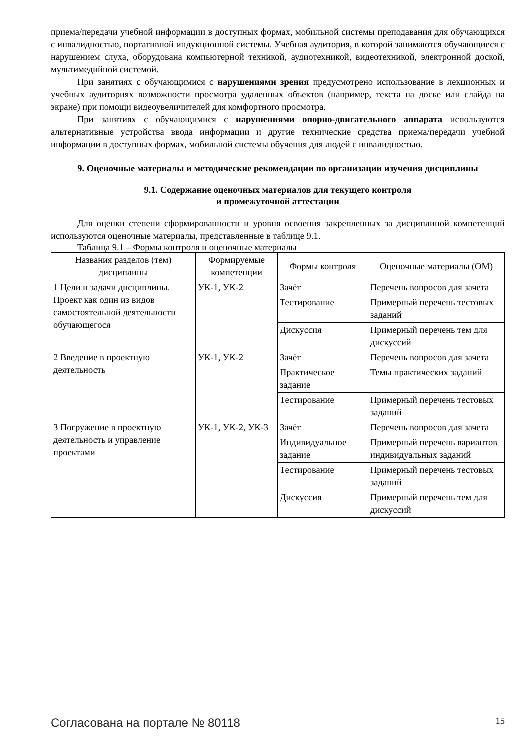приема/передачи учебной информации в доступных формах, мобильной системы преподавания для обучающихся с инвалидностью, портативной индукционной системы. Учебная аудитория, в которой занимаются обучающиеся с нарушением слуха, оборудована компьютерной техникой, аудиотехникой, видеотехникой, электронной доской, мультимедийной системой.
При занятиях с обучающимися с нарушениями зрения предусмотрено использование в лекционных и учебных аудиториях возможности просмотра удаленных объектов (например, текста на доске или слайда на экране) при помощи видеоувеличителей для комфортного просмотра.
При занятиях с обучающимися с нарушениями опорно-двигательного аппарата используются альтернативные устройства ввода информации и другие технические средства приема/передачи учебной информации в доступных формах, мобильной системы обучения для людей с инвалидностью.
9. Оценочные материалы и методические рекомендации по организации изучения дисциплины
9.1. Содержание оценочных материалов для текущего контроля
и промежуточной аттестации
Для оценки степени сформированности и уровня освоения закрепленных за дисциплиной компетенций используются оценочные материалы, представленные в таблице 9.1.
Таблица 9.1 – Формы контроля и оценочные материалы
| Названия разделов (тем) дисциплины | Формируемые компетенции | Формы контроля | Оценочные материалы (ОМ) |
| --- | --- | --- | --- |
| 1 Цели и задачи дисциплины. Проект как один из видов самостоятельной деятельности обучающегося | УК-1, УК-2 | Зачёт | Перечень вопросов для зачета |
| | | Тестирование | Примерный перечень тестовых заданий |
| | | Дискуссия | Примерный перечень тем для дискуссий |
| 2 Введение в проектную деятельность | УК-1, УК-2 | Зачёт | Перечень вопросов для зачета |
| | | Практическое задание | Темы практических заданий |
| | | Тестирование | Примерный перечень тестовых заданий |
| 3 Погружение в проектную деятельность и управление проектами | УК-1, УК-2, УК-3 | Зачёт | Перечень вопросов для зачета |
| | | Индивидуальное задание | Примерный перечень вариантов индивидуальных заданий |
| | | Тестирование | Примерный перечень тестовых заданий |
| | | Дискуссия | Примерный перечень тем для дискуссий |
Согласована на портале № 80118 15